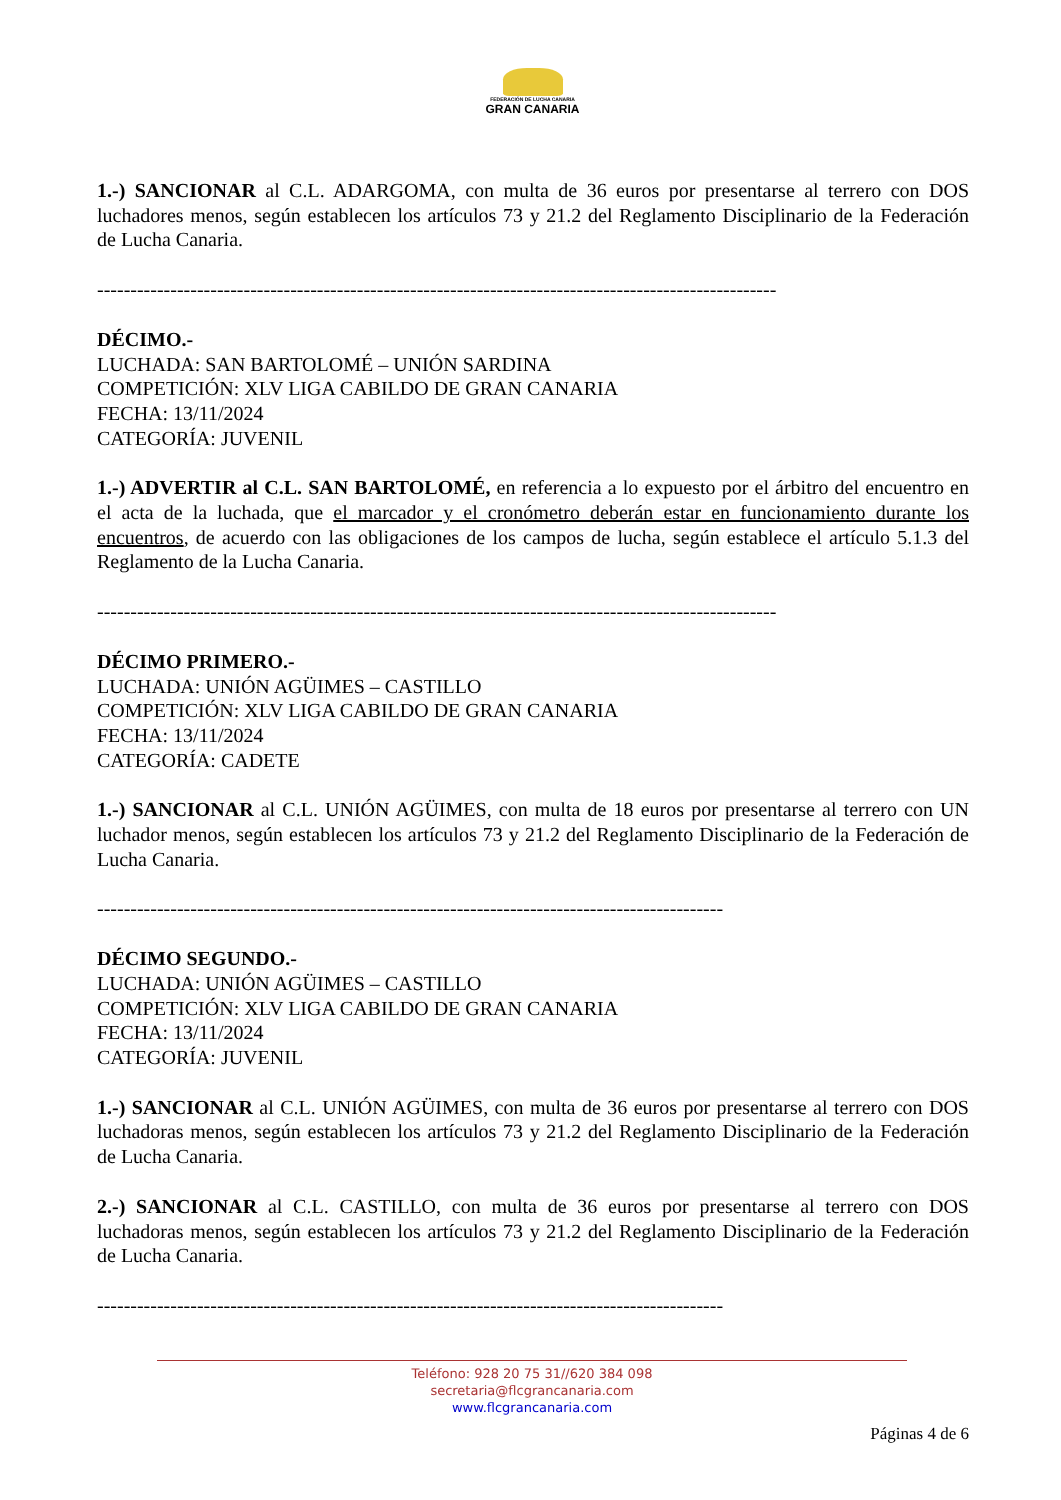FEDERACIÓN DE LUCHA CANARIA
GRAN CANARIA
1.-) SANCIONAR al C.L. ADARGOMA, con multa de 36 euros por presentarse al terrero con DOS luchadores menos, según establecen los artículos 73 y 21.2 del Reglamento Disciplinario de la Federación de Lucha Canaria.
------------------------------------------------------------------------------------------------------
DÉCIMO.-
LUCHADA: SAN BARTOLOMÉ – UNIÓN SARDINA
COMPETICIÓN: XLV LIGA CABILDO DE GRAN CANARIA
FECHA: 13/11/2024
CATEGORÍA: JUVENIL
1.-) ADVERTIR al C.L. SAN BARTOLOMÉ, en referencia a lo expuesto por el árbitro del encuentro en el acta de la luchada, que el marcador y el cronómetro deberán estar en funcionamiento durante los encuentros, de acuerdo con las obligaciones de los campos de lucha, según establece el artículo 5.1.3 del Reglamento de la Lucha Canaria.
------------------------------------------------------------------------------------------------------
DÉCIMO PRIMERO.-
LUCHADA: UNIÓN AGÜIMES – CASTILLO
COMPETICIÓN: XLV LIGA CABILDO DE GRAN CANARIA
FECHA: 13/11/2024
CATEGORÍA: CADETE
1.-) SANCIONAR al C.L. UNIÓN AGÜIMES, con multa de 18 euros por presentarse al terrero con UN luchador menos, según establecen los artículos 73 y 21.2 del Reglamento Disciplinario de la Federación de Lucha Canaria.
----------------------------------------------------------------------------------------------
DÉCIMO SEGUNDO.-
LUCHADA: UNIÓN AGÜIMES – CASTILLO
COMPETICIÓN: XLV LIGA CABILDO DE GRAN CANARIA
FECHA: 13/11/2024
CATEGORÍA: JUVENIL
1.-) SANCIONAR al C.L. UNIÓN AGÜIMES, con multa de 36 euros por presentarse al terrero con DOS luchadoras menos, según establecen los artículos 73 y 21.2 del Reglamento Disciplinario de la Federación de Lucha Canaria.
2.-) SANCIONAR al C.L. CASTILLO, con multa de 36 euros por presentarse al terrero con DOS luchadoras menos, según establecen los artículos 73 y 21.2 del Reglamento Disciplinario de la Federación de Lucha Canaria.
----------------------------------------------------------------------------------------------
Teléfono: 928 20 75 31//620 384 098
secretaria@flcgrancanaria.com
www.flcgrancanaria.com
Páginas 4 de 6